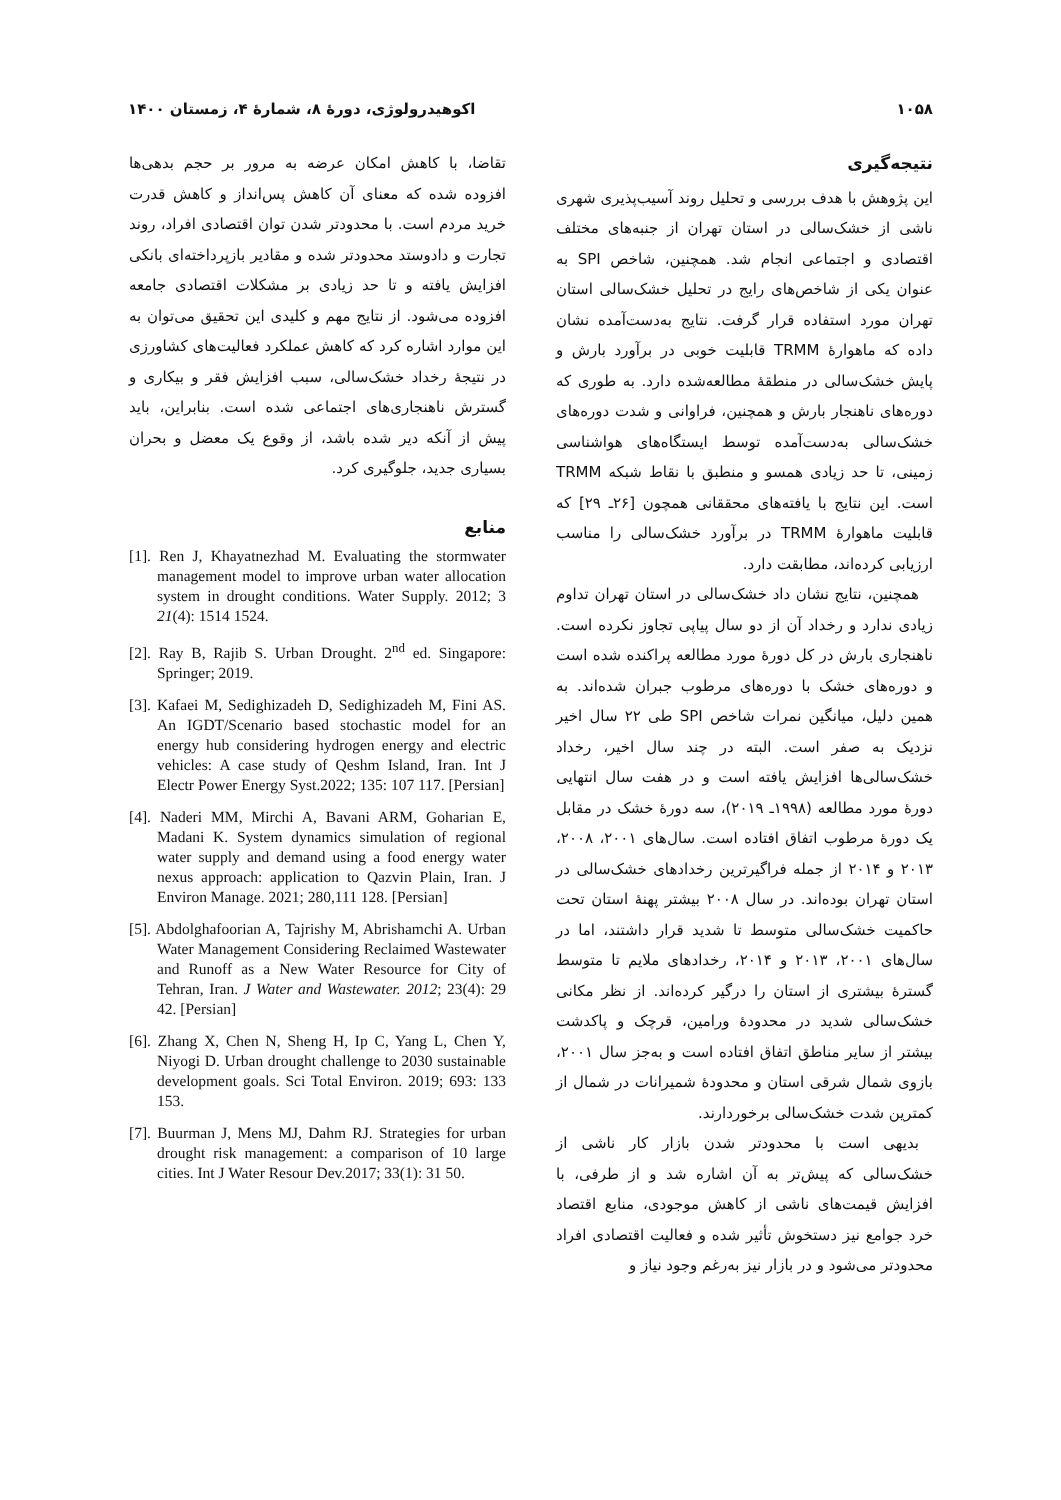۱۰۵۸ اکوهیدرولوژی، دورهٔ ۸، شمارهٔ ۴، زمستان ۱۴۰۰
نتیجه‌گیری
این پژوهش با هدف بررسی و تحلیل روند آسیب‌پذیری شهری ناشی از خشک‌سالی در استان تهران از جنبه‌های مختلف اقتصادی و اجتماعی انجام شد. همچنین، شاخص SPI به عنوان یکی از شاخص‌های رایج در تحلیل خشک‌سالی استان تهران مورد استفاده قرار گرفت. نتایج به‌دست‌آمده نشان داده که ماهوارهٔ TRMM قابلیت خوبی در برآورد بارش و پایش خشک‌سالی در منطقهٔ مطالعه‌شده دارد. به طوری که دوره‌های ناهنجار بارش و همچنین، فراوانی و شدت دوره‌های خشک‌سالی به‌دست‌آمده توسط ایستگاه‌های هواشناسی زمینی، تا حد زیادی همسو و منطبق با نقاط شبکه TRMM است. این نتایج با یافته‌های محققانی همچون [۲۶ـ ۲۹] که قابلیت ماهوارهٔ TRMM در برآورد خشک‌سالی را مناسب ارزیابی کرده‌اند، مطابقت دارد.
همچنین، نتایج نشان داد خشک‌سالی در استان تهران تداوم زیادی ندارد و رخداد آن از دو سال پیاپی تجاوز نکرده است. ناهنجاری بارش در کل دورهٔ مورد مطالعه پراکنده شده است و دوره‌های خشک با دوره‌های مرطوب جبران شده‌اند. به همین دلیل، میانگین نمرات شاخص SPI طی ۲۲ سال اخیر نزدیک به صفر است. البته در چند سال اخیر، رخداد خشک‌سالی‌ها افزایش یافته است و در هفت سال انتهایی دورهٔ مورد مطالعه (۱۹۹۸ـ ۲۰۱۹)، سه دورهٔ خشک در مقابل یک دورهٔ مرطوب اتفاق افتاده است. سال‌های ۲۰۰۱، ۲۰۰۸، ۲۰۱۳ و ۲۰۱۴ از جمله فراگیرترین رخدادهای خشک‌سالی در استان تهران بوده‌اند. در سال ۲۰۰۸ بیشتر پهنهٔ استان تحت حاکمیت خشک‌سالی متوسط تا شدید قرار داشتند، اما در سال‌های ۲۰۰۱، ۲۰۱۳ و ۲۰۱۴، رخدادهای ملایم تا متوسط گسترهٔ بیشتری از استان را درگیر کرده‌اند. از نظر مکانی خشک‌سالی شدید در محدودهٔ ورامین، قرچک و پاکدشت بیشتر از سایر مناطق اتفاق افتاده است و به‌جز سال ۲۰۰۱، بازوی شمال شرقی استان و محدودهٔ شمیرانات در شمال از کمترین شدت خشک‌سالی برخوردارند.
بدیهی است با محدودتر شدن بازار کار ناشی از خشک‌سالی که پیش‌تر به آن اشاره شد و از طرفی، با افزایش قیمت‌های ناشی از کاهش موجودی، منابع اقتصاد خرد جوامع نیز دستخوش تأثیر شده و فعالیت اقتصادی افراد محدودتر می‌شود و در بازار نیز به‌رغم وجود نیاز و
تقاضا، با کاهش امکان عرضه به مرور بر حجم بدهی‌ها افزوده شده که معنای آن کاهش پس‌انداز و کاهش قدرت خرید مردم است. با محدودتر شدن توان اقتصادی افراد، روند تجارت و دادوستد محدودتر شده و مقادیر بازپرداخته‌ای بانکی افزایش یافته و تا حد زیادی بر مشکلات اقتصادی جامعه افزوده می‌شود. از نتایج مهم و کلیدی این تحقیق می‌توان به این موارد اشاره کرد که کاهش عملکرد فعالیت‌های کشاورزی در نتیجهٔ رخداد خشک‌سالی، سبب افزایش فقر و بیکاری و گسترش ناهنجاری‌های اجتماعی شده است. بنابراین، باید پیش از آنکه دیر شده باشد، از وقوع یک معضل و بحران بسیاری جدید، جلوگیری کرد.
منابع
[1]. Ren J, Khayatnezhad M. Evaluating the stormwater management model to improve urban water allocation system in drought conditions. Water Supply. 2012; 3 21(4): 1514 1524.
[2]. Ray B, Rajib S. Urban Drought. 2<sup>nd</sup> ed. Singapore: Springer; 2019.
[3]. Kafaei M, Sedighizadeh D, Sedighizadeh M, Fini AS. An IGDT/Scenario based stochastic model for an energy hub considering hydrogen energy and electric vehicles: A case study of Qeshm Island, Iran. Int J Electr Power Energy Syst.2022; 135: 107 117. [Persian]
[4]. Naderi MM, Mirchi A, Bavani ARM, Goharian E, Madani K. System dynamics simulation of regional water supply and demand using a food energy water nexus approach: application to Qazvin Plain, Iran. J Environ Manage. 2021; 280,111 128. [Persian]
[5]. Abdolghafoorian A, Tajrishy M, Abrishamchi A. Urban Water Management Considering Reclaimed Wastewater and Runoff as a New Water Resource for City of Tehran, Iran. J Water and Wastewater. 2012; 23(4): 29 42. [Persian]
[6]. Zhang X, Chen N, Sheng H, Ip C, Yang L, Chen Y, Niyogi D. Urban drought challenge to 2030 sustainable development goals. Sci Total Environ. 2019; 693: 133 153.
[7]. Buurman J, Mens MJ, Dahm RJ. Strategies for urban drought risk management: a comparison of 10 large cities. Int J Water Resour Dev.2017; 33(1): 31 50.